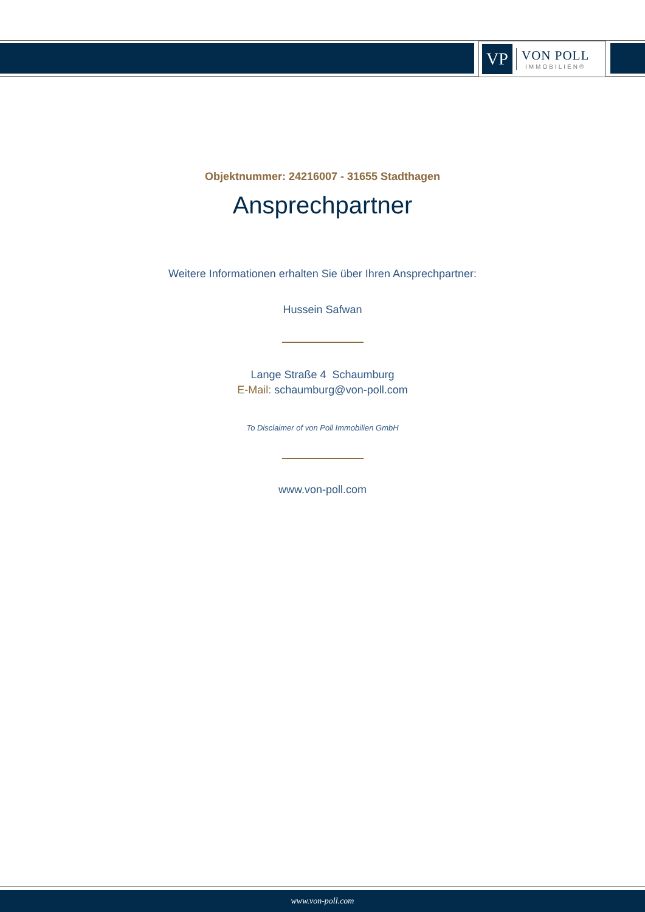VP
VON POLL
IMMOBILIEN®
Objektnummer: 24216007 - 31655 Stadthagen
Ansprechpartner
Weitere Informationen erhalten Sie über Ihren Ansprechpartner:
Hussein Safwan
Lange Straße 4 Schaumburg
E-Mail: schaumburg@von-poll.com
To Disclaimer of von Poll Immobilien GmbH
www.von-poll.com
www.von-poll.com